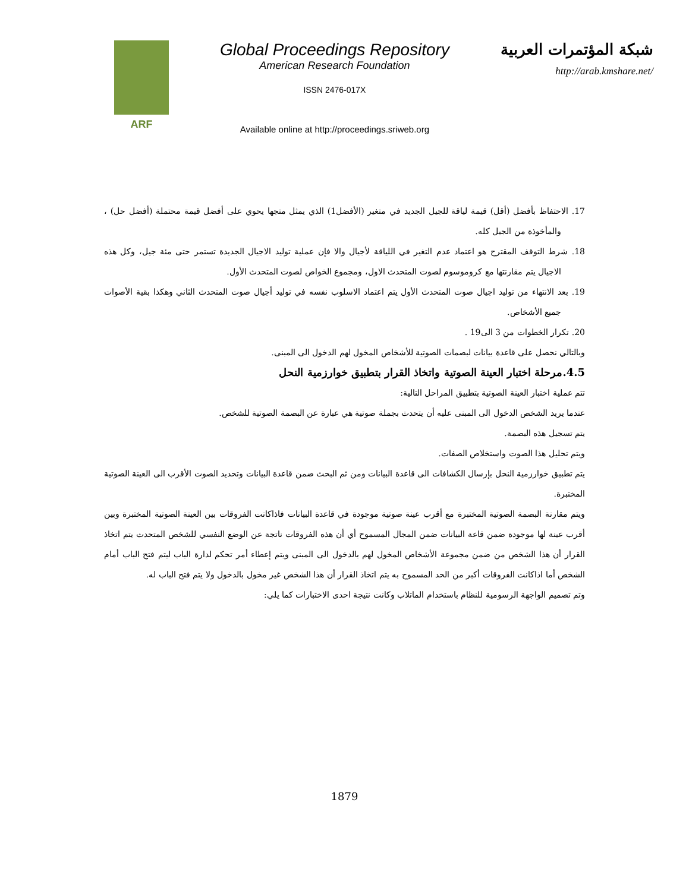ARF
Global Proceedings Repository
American Research Foundation
ISSN 2476-017X
Available online at http://proceedings.sriweb.org
شبكة المؤتمرات العربية
http://arab.kmshare.net/
17. الاحتفاظ بأفضل (أقل) قيمة لياقة للجيل الجديد في متغير (الأفضل1) الذي يمثل متجها يحوي على أفضل قيمة محتملة (أفضل حل) ، والمأخوذة من الجيل كله.
18. شرط التوقف المقترح هو اعتماد عدم التغير في اللياقة لأجيال والا فإن عملية توليد الاجيال الجديدة تستمر حتى مئة جيل، وكل هذه الاجيال يتم مقارنتها مع كروموسوم لصوت المتحدث الاول، ومجموع الخواص لصوت المتحدث الأول.
19. بعد الانتهاء من توليد اجيال صوت المتحدث الأول يتم اعتماد الاسلوب نفسه في توليد أجيال صوت المتحدث الثاني وهكذا بقية الأصوات جميع الأشخاص.
20. تكرار الخطوات من 3 الى19 .
وبالتالي نحصل على قاعدة بيانات لبصمات الصوتية للأشخاص المخول لهم الدخول الى المبنى.
4.5.مرحلة اختبار العينة الصوتية واتخاذ القرار بتطبيق خوارزمية النحل
تتم عملية اختبار العينة الصوتية بتطبيق المراحل التالية:
عندما يريد الشخص الدخول الى المبنى عليه أن يتحدث بجملة صوتية هي عبارة عن البصمة الصوتية للشخص.
يتم تسجيل هذه البصمة.
ويتم تحليل هذا الصوت واستخلاص الصفات.
يتم تطبيق خوارزمية النحل بإرسال الكشافات الى قاعدة البيانات ومن ثم البحث ضمن قاعدة البيانات وتحديد الصوت الأقرب الى العينة الصوتية المختبرة.
ويتم مقارنة البصمة الصوتية المختبرة مع أقرب عينة صوتية موجودة في قاعدة البيانات فاذاكانت الفروقات بين العينة الصوتية المختبرة وبين أقرب عينة لها موجودة ضمن قاعة البيانات ضمن المجال المسموح أي أن هذه الفروقات ناتجة عن الوضع النفسي للشخص المتحدث يتم اتخاذ القرار أن هذا الشخص من ضمن مجموعة الأشخاص المخول لهم بالدخول الى المبنى ويتم إعطاء أمر تحكم لدارة الباب ليتم فتح الباب أمام الشخص أما اذاكانت الفروقات أكبر من الحد المسموح به يتم اتخاذ القرار أن هذا الشخص غير مخول بالدخول ولا يتم فتح الباب له.
وتم تصميم الواجهة الرسومية للنظام باستخدام الماتلاب وكانت نتيجة احدى الاختبارات كما يلي:
1879